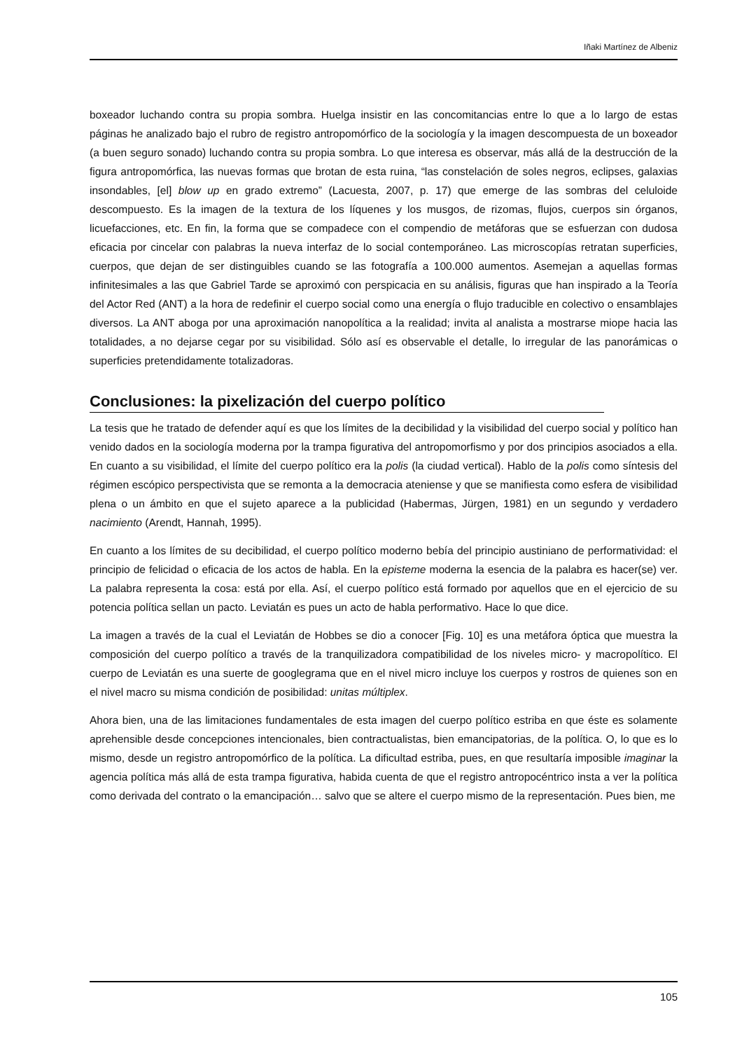Iñaki Martínez de Albeniz
boxeador luchando contra su propia sombra. Huelga insistir en las concomitancias entre lo que a lo largo de estas páginas he analizado bajo el rubro de registro antropomórfico de la sociología y la imagen descompuesta de un boxeador (a buen seguro sonado) luchando contra su propia sombra. Lo que interesa es observar, más allá de la destrucción de la figura antropomórfica, las nuevas formas que brotan de esta ruina, “las constelación de soles negros, eclipses, galaxias insondables, [el] blow up en grado extremo” (Lacuesta, 2007, p. 17) que emerge de las sombras del celuloide descompuesto. Es la imagen de la textura de los líquenes y los musgos, de rizomas, flujos, cuerpos sin órganos, licuefacciones, etc. En fin, la forma que se compadece con el compendio de metáforas que se esfuerzan con dudosa eficacia por cincelar con palabras la nueva interfaz de lo social contemporáneo. Las microscopías retratan superficies, cuerpos, que dejan de ser distinguibles cuando se las fotografía a 100.000 aumentos. Asemejan a aquellas formas infinitesimales a las que Gabriel Tarde se aproximó con perspicacia en su análisis, figuras que han inspirado a la Teoría del Actor Red (ANT) a la hora de redefinir el cuerpo social como una energía o flujo traducible en colectivo o ensamblajes diversos. La ANT aboga por una aproximación nanopolítica a la realidad; invita al analista a mostrarse miope hacia las totalidades, a no dejarse cegar por su visibilidad. Sólo así es observable el detalle, lo irregular de las panorámicas o superficies pretendidamente totalizadoras.
Conclusiones: la pixelización del cuerpo político
La tesis que he tratado de defender aquí es que los límites de la decibilidad y la visibilidad del cuerpo social y político han venido dados en la sociología moderna por la trampa figurativa del antropomorfismo y por dos principios asociados a ella. En cuanto a su visibilidad, el límite del cuerpo político era la polis (la ciudad vertical). Hablo de la polis como síntesis del régimen escópico perspectivista que se remonta a la democracia ateniense y que se manifiesta como esfera de visibilidad plena o un ámbito en que el sujeto aparece a la publicidad (Habermas, Jürgen, 1981) en un segundo y verdadero nacimiento (Arendt, Hannah, 1995).
En cuanto a los límites de su decibilidad, el cuerpo político moderno bebía del principio austiniano de performatividad: el principio de felicidad o eficacia de los actos de habla. En la episteme moderna la esencia de la palabra es hacer(se) ver. La palabra representa la cosa: está por ella. Así, el cuerpo político está formado por aquellos que en el ejercicio de su potencia política sellan un pacto. Leviatán es pues un acto de habla performativo. Hace lo que dice.
La imagen a través de la cual el Leviatán de Hobbes se dio a conocer [Fig. 10] es una metáfora óptica que muestra la composición del cuerpo político a través de la tranquilizadora compatibilidad de los niveles micro- y macropolítico. El cuerpo de Leviatán es una suerte de googlegrama que en el nivel micro incluye los cuerpos y rostros de quienes son en el nivel macro su misma condición de posibilidad: unitas múltiplex.
Ahora bien, una de las limitaciones fundamentales de esta imagen del cuerpo político estriba en que éste es solamente aprehensible desde concepciones intencionales, bien contractualistas, bien emancipatorias, de la política. O, lo que es lo mismo, desde un registro antropomórfico de la política. La dificultad estriba, pues, en que resultaría imposible imaginar la agencia política más allá de esta trampa figurativa, habida cuenta de que el registro antropocéntrico insta a ver la política como derivada del contrato o la emancipación… salvo que se altere el cuerpo mismo de la representación. Pues bien, me
105